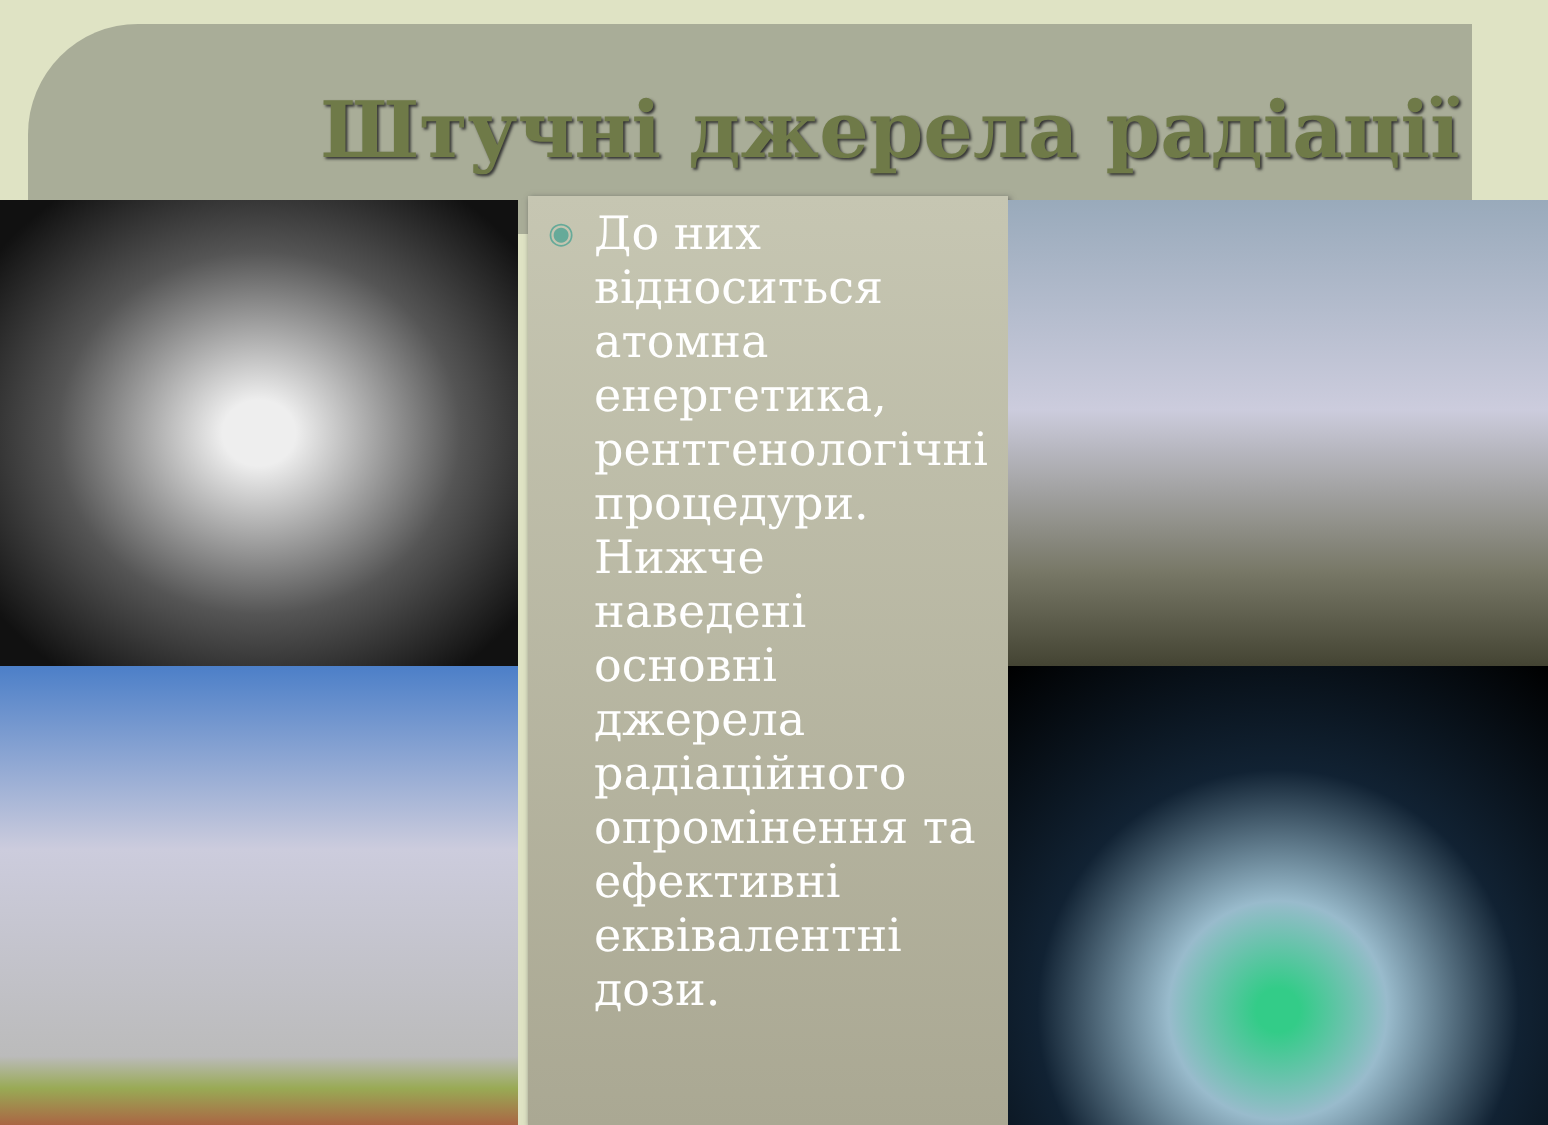Штучні джерела радіації
◉ До них відноситься атомна енергетика, рентгенологічні процедури. Нижче наведені основні джерела радіаційного опромінення та ефективні еквівалентні дози.